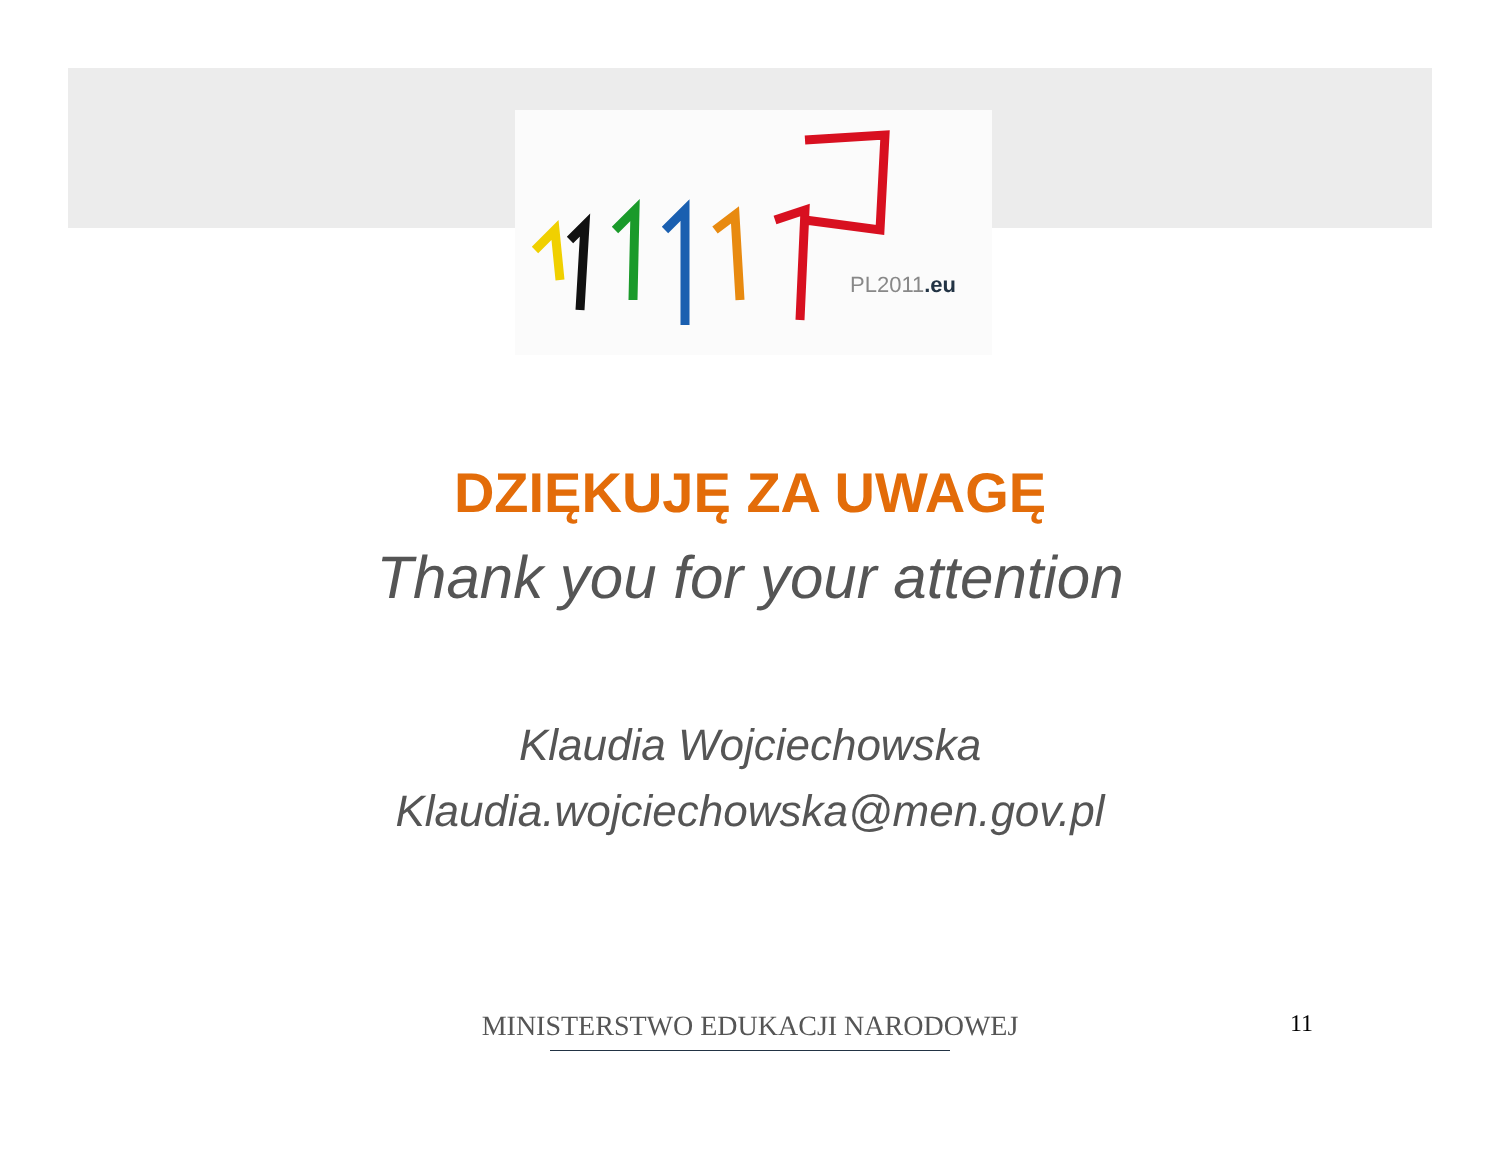PL2011.eu
DZIĘKUJĘ ZA UWAGĘ
Thank you for your attention
Klaudia Wojciechowska
Klaudia.wojciechowska@men.gov.pl
MINISTERSTWO EDUKACJI NARODOWEJ 11